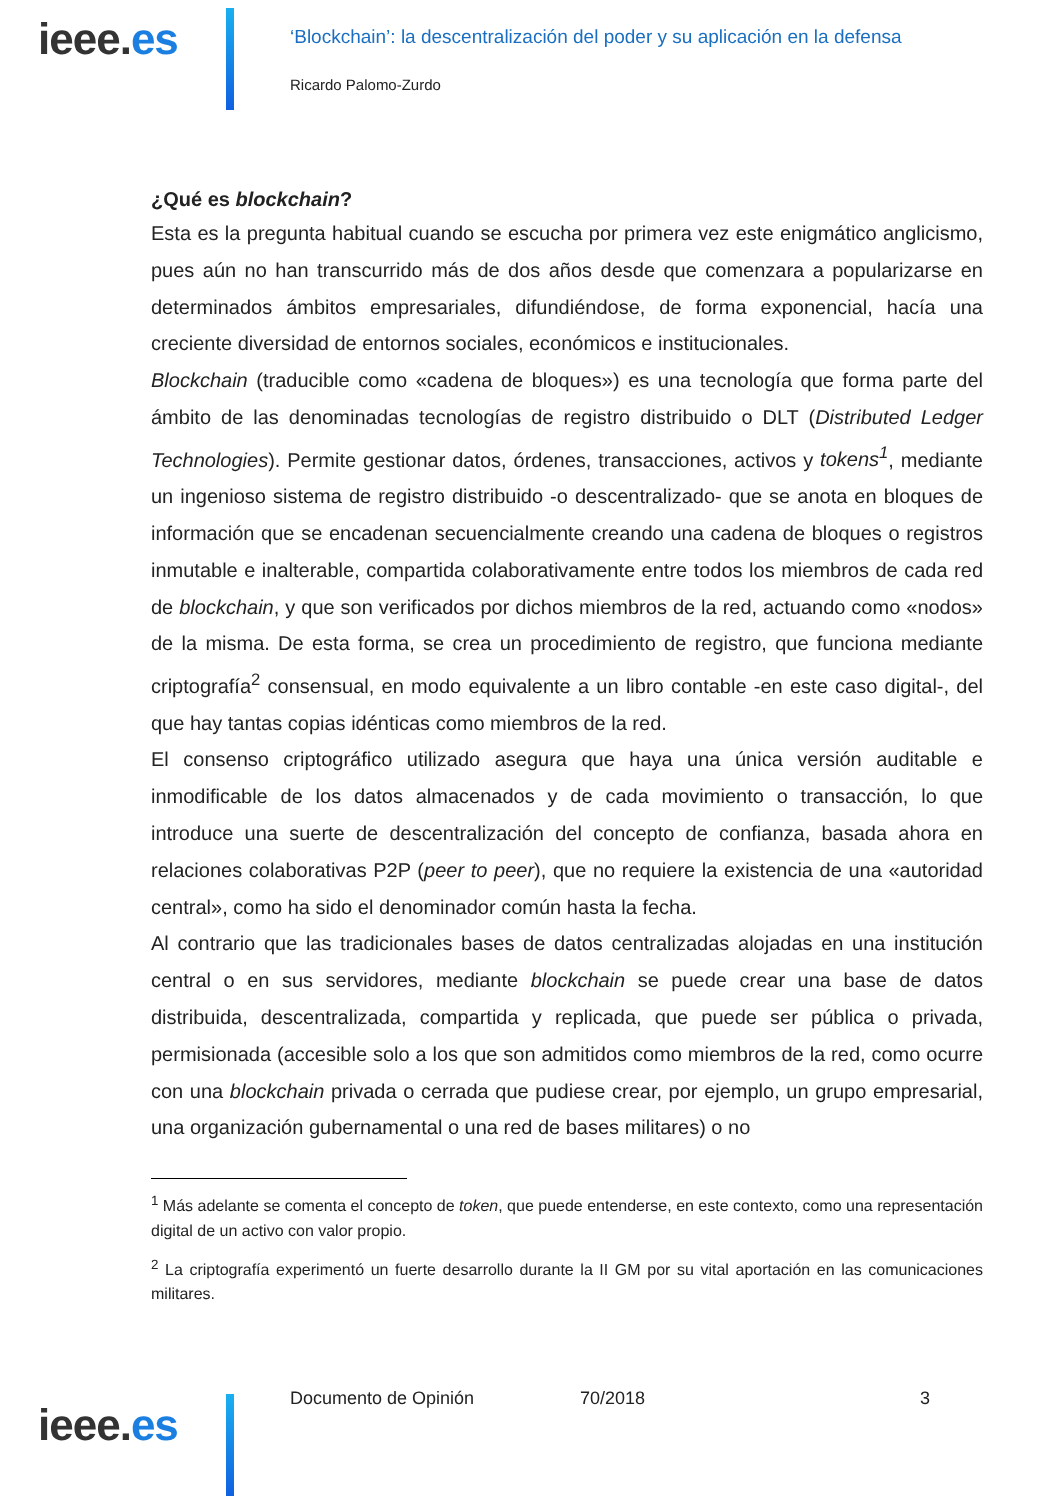ieee.es
‘Blockchain’: la descentralización del poder y su aplicación en la defensa
Ricardo Palomo-Zurdo
¿Qué es blockchain?
Esta es la pregunta habitual cuando se escucha por primera vez este enigmático anglicismo, pues aún no han transcurrido más de dos años desde que comenzara a popularizarse en determinados ámbitos empresariales, difundiéndose, de forma exponencial, hacía una creciente diversidad de entornos sociales, económicos e institucionales.
Blockchain (traducible como «cadena de bloques») es una tecnología que forma parte del ámbito de las denominadas tecnologías de registro distribuido o DLT (Distributed Ledger Technologies). Permite gestionar datos, órdenes, transacciones, activos y tokens<sup>1</sup>, mediante un ingenioso sistema de registro distribuido -o descentralizado- que se anota en bloques de información que se encadenan secuencialmente creando una cadena de bloques o registros inmutable e inalterable, compartida colaborativamente entre todos los miembros de cada red de blockchain, y que son verificados por dichos miembros de la red, actuando como «nodos» de la misma. De esta forma, se crea un procedimiento de registro, que funciona mediante criptografía<sup>2</sup> consensual, en modo equivalente a un libro contable -en este caso digital-, del que hay tantas copias idénticas como miembros de la red.
El consenso criptográfico utilizado asegura que haya una única versión auditable e inmodificable de los datos almacenados y de cada movimiento o transacción, lo que introduce una suerte de descentralización del concepto de confianza, basada ahora en relaciones colaborativas P2P (peer to peer), que no requiere la existencia de una «autoridad central», como ha sido el denominador común hasta la fecha.
Al contrario que las tradicionales bases de datos centralizadas alojadas en una institución central o en sus servidores, mediante blockchain se puede crear una base de datos distribuida, descentralizada, compartida y replicada, que puede ser pública o privada, permisionada (accesible solo a los que son admitidos como miembros de la red, como ocurre con una blockchain privada o cerrada que pudiese crear, por ejemplo, un grupo empresarial, una organización gubernamental o una red de bases militares) o no
<sup>1</sup> Más adelante se comenta el concepto de token, que puede entenderse, en este contexto, como una representación digital de un activo con valor propio.
<sup>2</sup> La criptografía experimentó un fuerte desarrollo durante la II GM por su vital aportación en las comunicaciones militares.
Documento de Opinión 70/2018 3
ieee.es